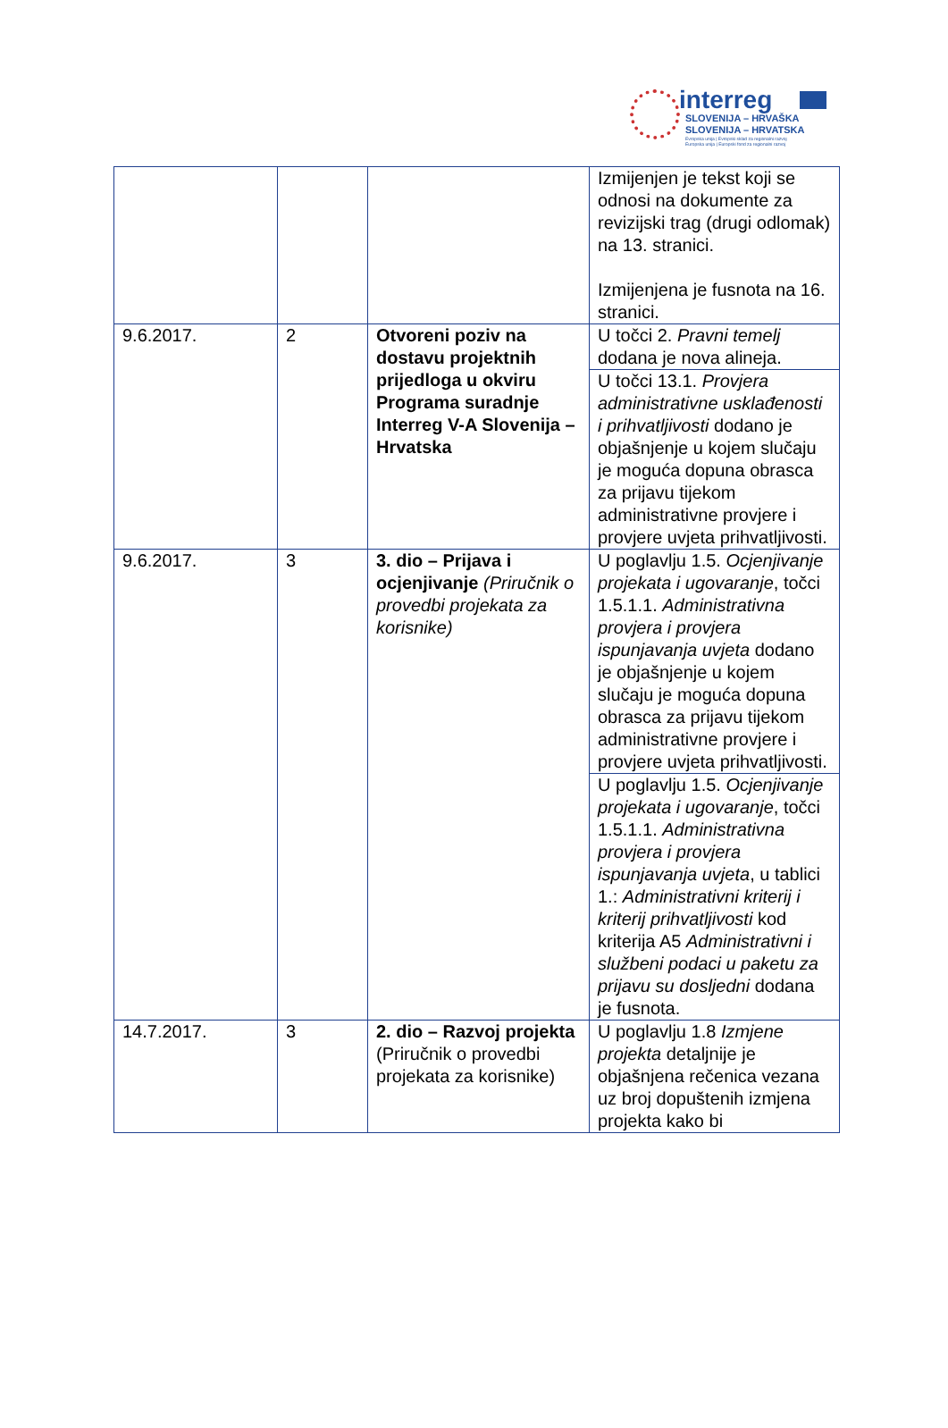interreg
SLOVENIJA – HRVAŠKA
SLOVENIJA – HRVATSKA
Evropska unija | Evropski sklad za regionalni razvoj
Europska unija | Europski fond za regionalni razvoj
| | | | Izmijenjen je tekst koji se odnosi na dokumente za revizijski trag (drugi odlomak) na 13. stranici. Izmijenjena je fusnota na 16. stranici. |
| 9.6.2017. | 2 | Otvoreni poziv na dostavu projektnih prijedloga u okviru Programa suradnje Interreg V-A Slovenija – Hrvatska | U točci 2. Pravni temelj dodana je nova alineja. |
| | | | U točci 13.1. Provjera administrativne usklađenosti i prihvatljivosti dodano je objašnjenje u kojem slučaju je moguća dopuna obrasca za prijavu tijekom administrativne provjere i provjere uvjeta prihvatljivosti. |
| 9.6.2017. | 3 | 3. dio – Prijava i ocjenjivanje (Priručnik o provedbi projekata za korisnike) | U poglavlju 1.5. Ocjenjivanje projekata i ugovaranje , točci 1.5.1.1. Administrativna provjera i provjera ispunjavanja uvjeta dodano je objašnjenje u kojem slučaju je moguća dopuna obrasca za prijavu tijekom administrativne provjere i provjere uvjeta prihvatljivosti. |
| | | | U poglavlju 1.5. Ocjenjivanje projekata i ugovaranje , točci 1.5.1.1. Administrativna provjera i provjera ispunjavanja uvjeta , u tablici 1.: Administrativni kriterij i kriterij prihvatljivosti kod kriterija A5 Administrativni i službeni podaci u paketu za prijavu su dosljedni dodana je fusnota. |
| 14.7.2017. | 3 | 2. dio – Razvoj projekta (Priručnik o provedbi projekata za korisnike) | U poglavlju 1.8 Izmjene projekta detaljnije je objašnjena rečenica vezana uz broj dopuštenih izmjena projekta kako bi |